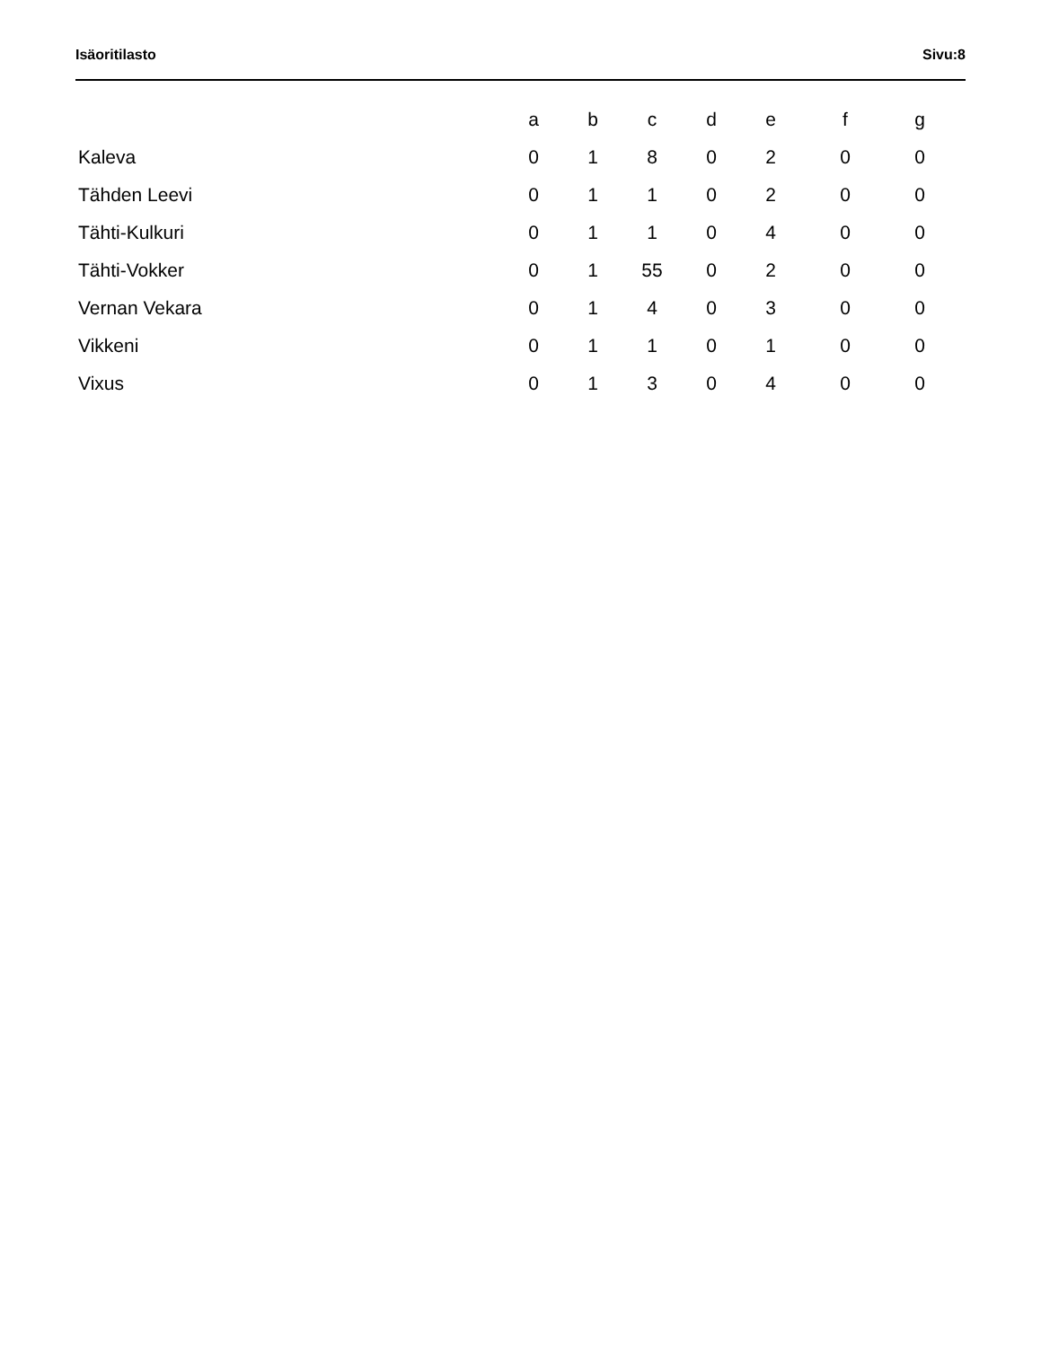Isäoritilasto Sivu:8
| | a | b | c | d | e | f | g |
| --- | --- | --- | --- | --- | --- | --- | --- |
| Kaleva | 0 | 1 | 8 | 0 | 2 | 0 | 0 |
| Tähden Leevi | 0 | 1 | 1 | 0 | 2 | 0 | 0 |
| Tähti-Kulkuri | 0 | 1 | 1 | 0 | 4 | 0 | 0 |
| Tähti-Vokker | 0 | 1 | 55 | 0 | 2 | 0 | 0 |
| Vernan Vekara | 0 | 1 | 4 | 0 | 3 | 0 | 0 |
| Vikkeni | 0 | 1 | 1 | 0 | 1 | 0 | 0 |
| Vixus | 0 | 1 | 3 | 0 | 4 | 0 | 0 |